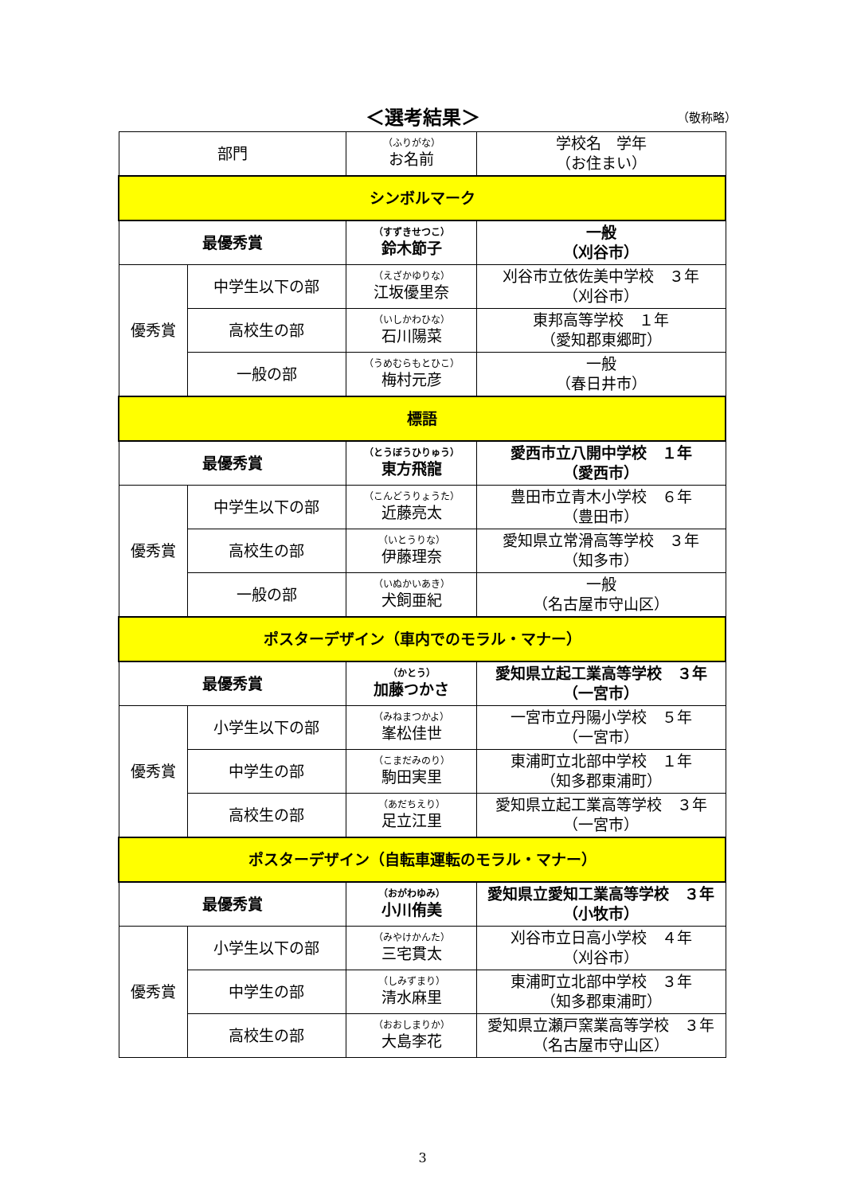＜選考結果＞ （敬称略）
| 部門 | | （ふりがな） お名前 | 学校名 学年 （お住まい） |
| --- | --- | --- | --- |
| シンボルマーク | | | |
| 最優秀賞 | | （すずきせつこ） 鈴木節子 | 一般 （刈谷市） |
| 優秀賞 | 中学生以下の部 | （えざかゆりな） 江坂優里奈 | 刈谷市立依佐美中学校 ３年 （刈谷市） |
| | 高校生の部 | （いしかわひな） 石川陽菜 | 東邦高等学校 １年 （愛知郡東郷町） |
| | 一般の部 | （うめむらもとひこ） 梅村元彦 | 一般 （春日井市） |
| 標語 | | | |
| 最優秀賞 | | （とうぼうひりゅう） 東方飛龍 | 愛西市立八開中学校 １年 （愛西市） |
| 優秀賞 | 中学生以下の部 | （こんどうりょうた） 近藤亮太 | 豊田市立青木小学校 ６年 （豊田市） |
| | 高校生の部 | （いとうりな） 伊藤理奈 | 愛知県立常滑高等学校 ３年 （知多市） |
| | 一般の部 | （いぬかいあき） 犬飼亜紀 | 一般 （名古屋市守山区） |
| ポスターデザイン（車内でのモラル・マナー） | | | |
| 最優秀賞 | | （かとう） 加藤つかさ | 愛知県立起工業高等学校 ３年 （一宮市） |
| 優秀賞 | 小学生以下の部 | （みねまつかよ） 峯松佳世 | 一宮市立丹陽小学校 ５年 （一宮市） |
| | 中学生の部 | （こまだみのり） 駒田実里 | 東浦町立北部中学校 １年 （知多郡東浦町） |
| | 高校生の部 | （あだちえり） 足立江里 | 愛知県立起工業高等学校 ３年 （一宮市） |
| ポスターデザイン（自転車運転のモラル・マナー） | | | |
| 最優秀賞 | | （おがわゆみ） 小川侑美 | 愛知県立愛知工業高等学校 ３年 （小牧市） |
| 優秀賞 | 小学生以下の部 | （みやけかんた） 三宅貫太 | 刈谷市立日高小学校 ４年 （刈谷市） |
| | 中学生の部 | （しみずまり） 清水麻里 | 東浦町立北部中学校 ３年 （知多郡東浦町） |
| | 高校生の部 | （おおしまりか） 大島李花 | 愛知県立瀬戸窯業高等学校 ３年 （名古屋市守山区） |
3